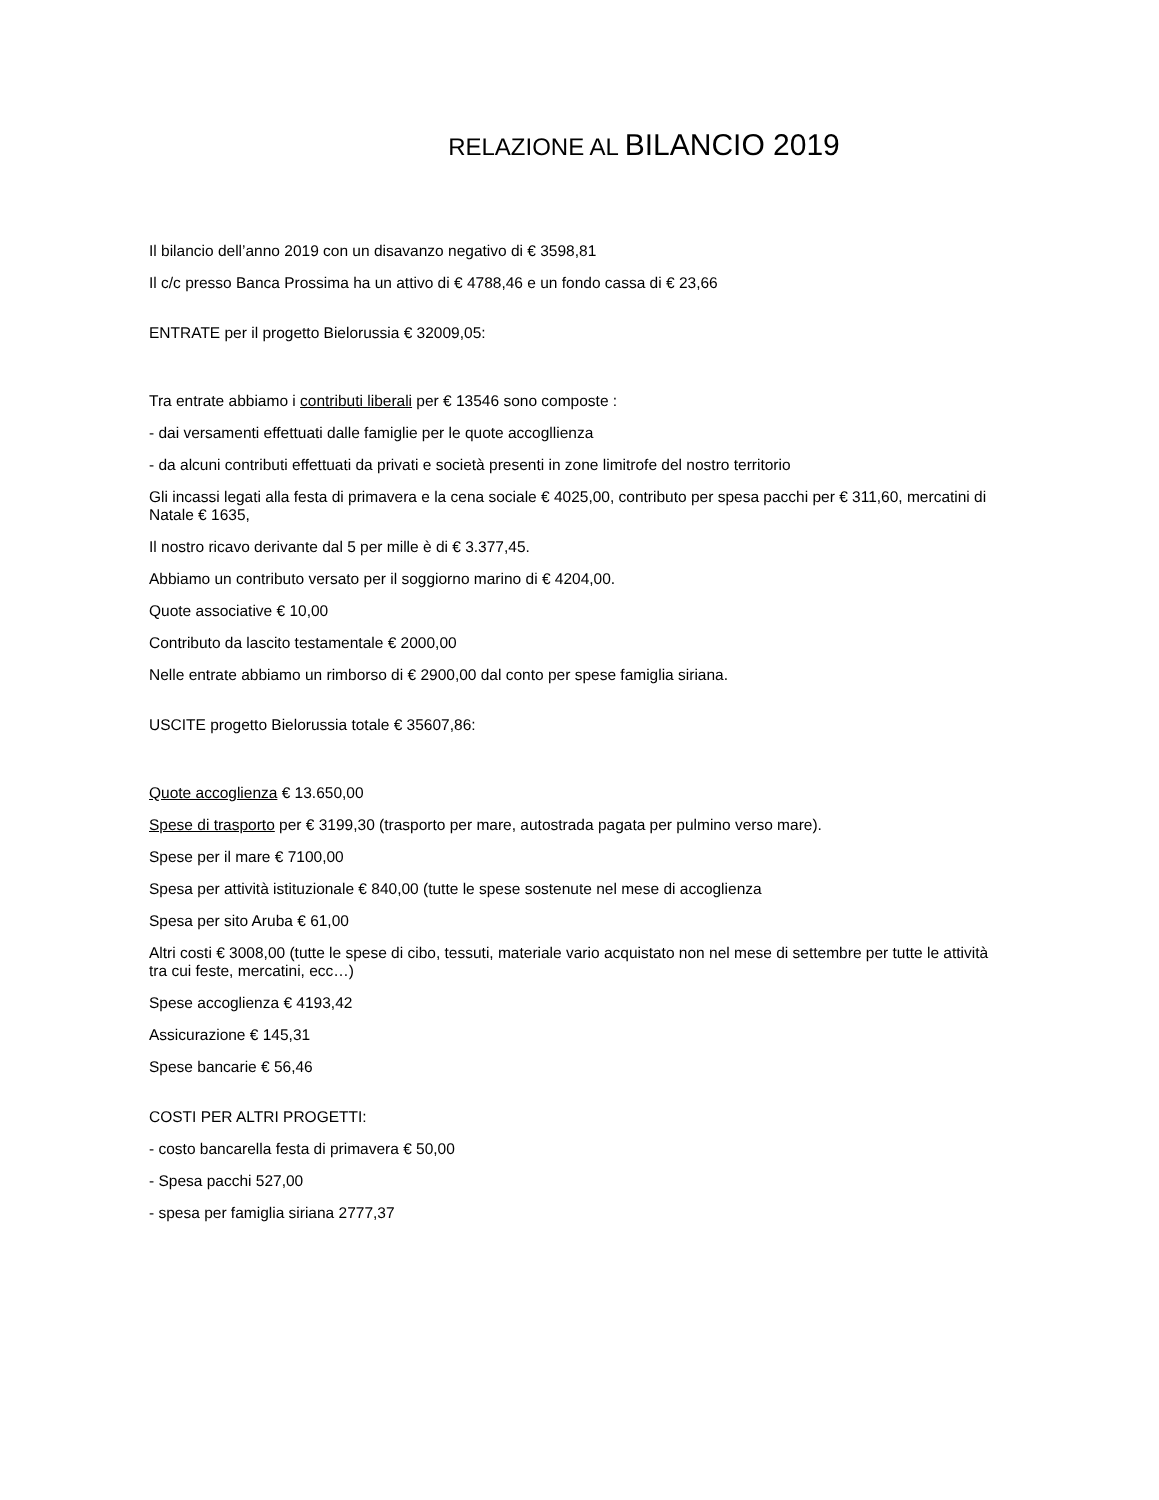RELAZIONE AL BILANCIO 2019
Il bilancio dell’anno 2019 con un disavanzo negativo di € 3598,81
Il c/c presso Banca Prossima ha un attivo di € 4788,46 e un fondo cassa di € 23,66
ENTRATE per il progetto Bielorussia € 32009,05:
Tra entrate abbiamo i contributi liberali per € 13546 sono composte :
- dai versamenti effettuati dalle famiglie per le quote accogllienza
- da alcuni contributi effettuati da privati e società presenti in zone limitrofe del nostro territorio
Gli incassi legati alla festa di primavera e la cena sociale € 4025,00, contributo per spesa pacchi per € 311,60, mercatini di Natale € 1635,
Il nostro ricavo derivante dal 5 per mille è di € 3.377,45.
Abbiamo un contributo versato per il soggiorno marino di € 4204,00.
Quote associative € 10,00
Contributo da lascito testamentale € 2000,00
Nelle entrate abbiamo un rimborso di € 2900,00 dal conto per spese famiglia siriana.
USCITE progetto Bielorussia totale € 35607,86:
Quote accoglienza € 13.650,00
Spese di trasporto per € 3199,30 (trasporto per mare, autostrada pagata per pulmino verso mare).
Spese per il mare € 7100,00
Spesa per attività istituzionale € 840,00 (tutte le spese sostenute nel mese di accoglienza
Spesa per sito Aruba € 61,00
Altri costi € 3008,00 (tutte le spese di cibo, tessuti, materiale vario acquistato non nel mese di settembre per tutte le attività tra cui feste, mercatini, ecc…)
Spese accoglienza € 4193,42
Assicurazione € 145,31
Spese bancarie € 56,46
COSTI PER ALTRI PROGETTI:
- costo bancarella festa di primavera € 50,00
- Spesa pacchi 527,00
- spesa per famiglia siriana 2777,37